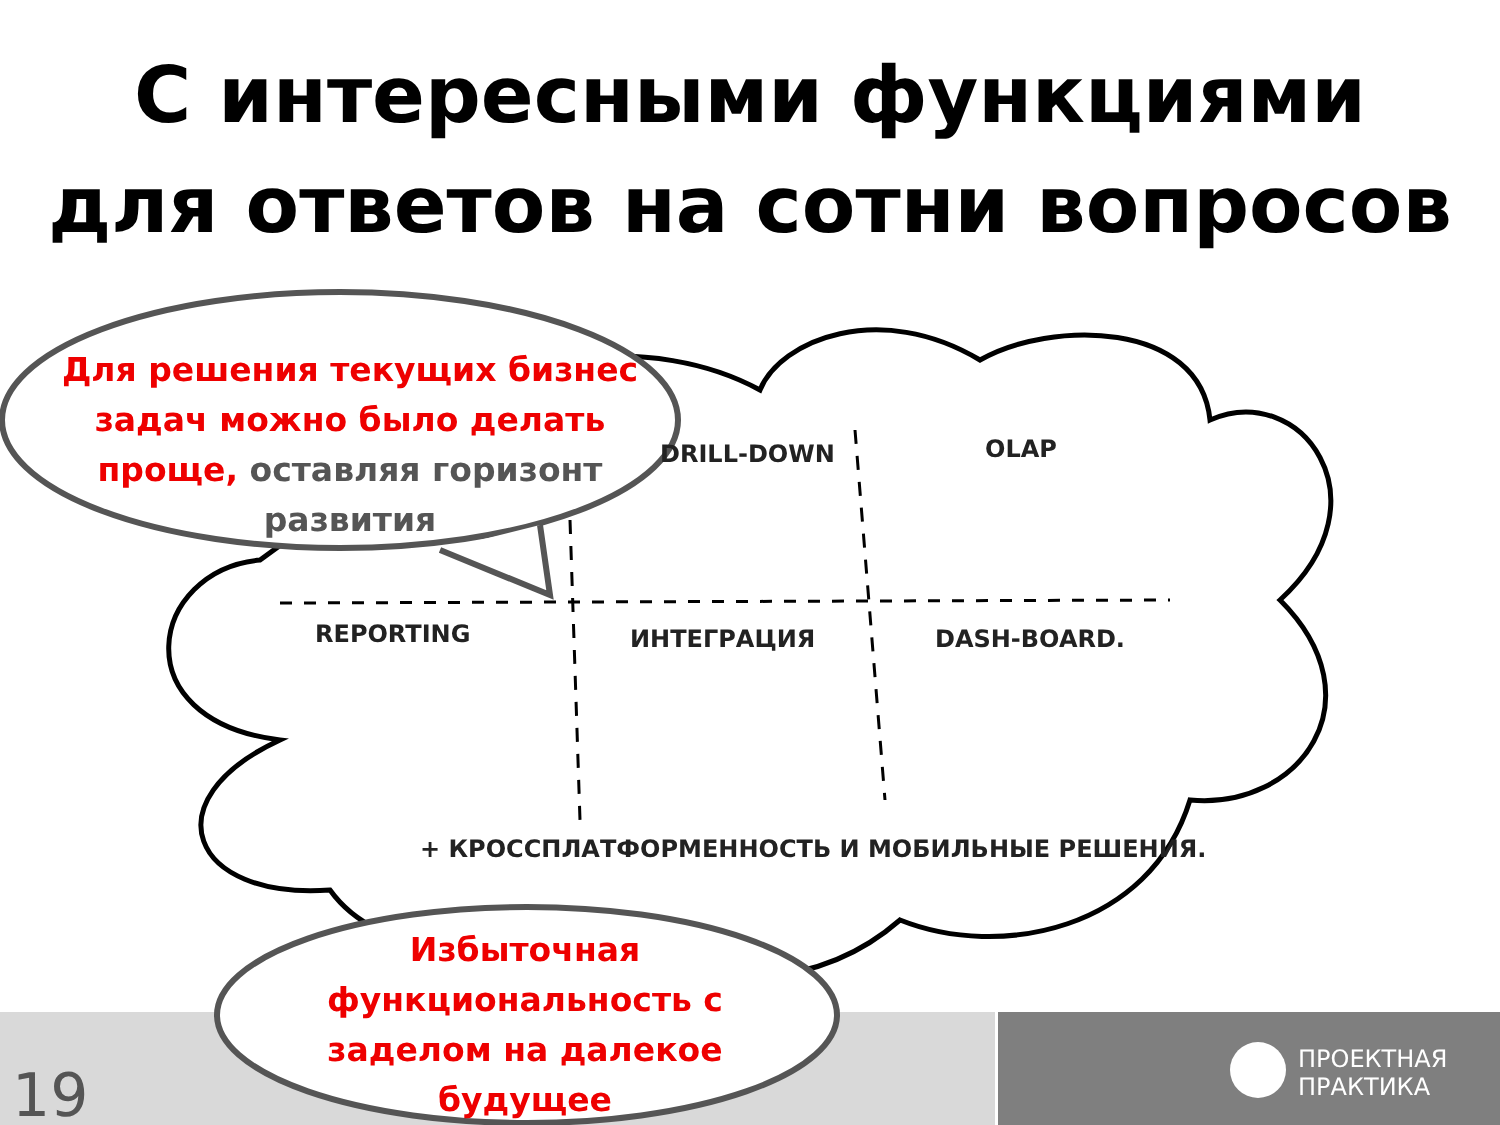С интересными функциями
для ответов на сотни вопросов
Для решения текущих бизнес задач можно было делать проще, оставляя горизонт развития
DRILL-DOWN OLAP
REPORTING ИНТЕГРАЦИЯ DASH-BOARD.
+ КРОССПЛАТФОРМЕННОСТЬ И МОБИЛЬНЫЕ РЕШЕНИЯ.
Избыточная функциональность с заделом на далекое будущее
19
ПРОЕКТНАЯ
ПРАКТИКА